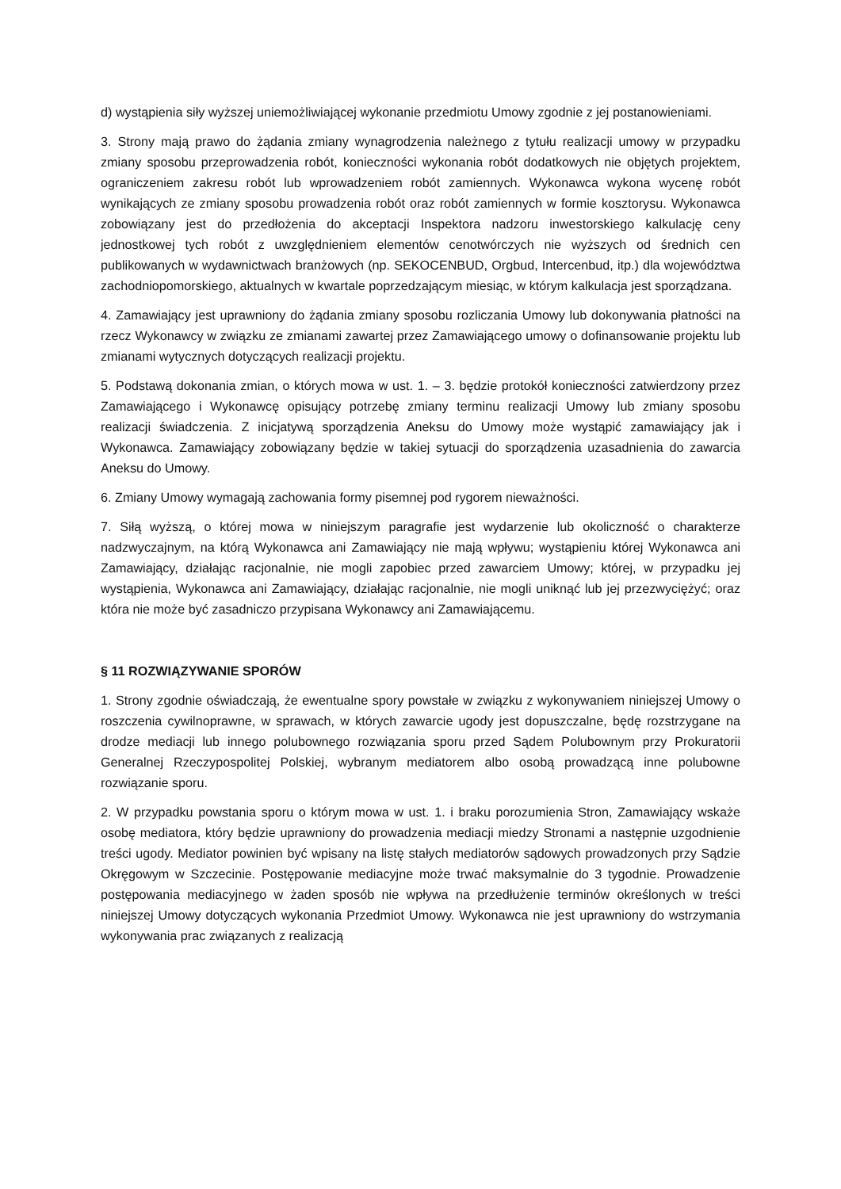d) wystąpienia siły wyższej uniemożliwiającej wykonanie przedmiotu Umowy zgodnie z jej postanowieniami.
3. Strony mają prawo do żądania zmiany wynagrodzenia należnego z tytułu realizacji umowy w przypadku zmiany sposobu przeprowadzenia robót, konieczności wykonania robót dodatkowych nie objętych projektem, ograniczeniem zakresu robót lub wprowadzeniem robót zamiennych. Wykonawca wykona wycenę robót wynikających ze zmiany sposobu prowadzenia robót oraz robót zamiennych w formie kosztorysu. Wykonawca zobowiązany jest do przedłożenia do akceptacji Inspektora nadzoru inwestorskiego kalkulację ceny jednostkowej tych robót z uwzględnieniem elementów cenotwórczych nie wyższych od średnich cen publikowanych w wydawnictwach branżowych (np. SEKOCENBUD, Orgbud, Intercenbud, itp.) dla województwa zachodniopomorskiego, aktualnych w kwartale poprzedzającym miesiąc, w którym kalkulacja jest sporządzana.
4. Zamawiający jest uprawniony do żądania zmiany sposobu rozliczania Umowy lub dokonywania płatności na rzecz Wykonawcy w związku ze zmianami zawartej przez Zamawiającego umowy o dofinansowanie projektu lub zmianami wytycznych dotyczących realizacji projektu.
5. Podstawą dokonania zmian, o których mowa w ust. 1. – 3. będzie protokół konieczności zatwierdzony przez Zamawiającego i Wykonawcę opisujący potrzebę zmiany terminu realizacji Umowy lub zmiany sposobu realizacji świadczenia. Z inicjatywą sporządzenia Aneksu do Umowy może wystąpić zamawiający jak i Wykonawca. Zamawiający zobowiązany będzie w takiej sytuacji do sporządzenia uzasadnienia do zawarcia Aneksu do Umowy.
6. Zmiany Umowy wymagają zachowania formy pisemnej pod rygorem nieważności.
7. Siłą wyższą, o której mowa w niniejszym paragrafie jest wydarzenie lub okoliczność o charakterze nadzwyczajnym, na którą Wykonawca ani Zamawiający nie mają wpływu; wystąpieniu której Wykonawca ani Zamawiający, działając racjonalnie, nie mogli zapobiec przed zawarciem Umowy; której, w przypadku jej wystąpienia, Wykonawca ani Zamawiający, działając racjonalnie, nie mogli uniknąć lub jej przezwyciężyć; oraz która nie może być zasadniczo przypisana Wykonawcy ani Zamawiającemu.
§ 11 ROZWIĄZYWANIE SPORÓW
1. Strony zgodnie oświadczają, że ewentualne spory powstałe w związku z wykonywaniem niniejszej Umowy o roszczenia cywilnoprawne, w sprawach, w których zawarcie ugody jest dopuszczalne, będę rozstrzygane na drodze mediacji lub innego polubownego rozwiązania sporu przed Sądem Polubownym przy Prokuratorii Generalnej Rzeczypospolitej Polskiej, wybranym mediatorem albo osobą prowadzącą inne polubowne rozwiązanie sporu.
2. W przypadku powstania sporu o którym mowa w ust. 1. i braku porozumienia Stron, Zamawiający wskaże osobę mediatora, który będzie uprawniony do prowadzenia mediacji miedzy Stronami a następnie uzgodnienie treści ugody. Mediator powinien być wpisany na listę stałych mediatorów sądowych prowadzonych przy Sądzie Okręgowym w Szczecinie. Postępowanie mediacyjne może trwać maksymalnie do 3 tygodnie. Prowadzenie postępowania mediacyjnego w żaden sposób nie wpływa na przedłużenie terminów określonych w treści niniejszej Umowy dotyczących wykonania Przedmiot Umowy. Wykonawca nie jest uprawniony do wstrzymania wykonywania prac związanych z realizacją